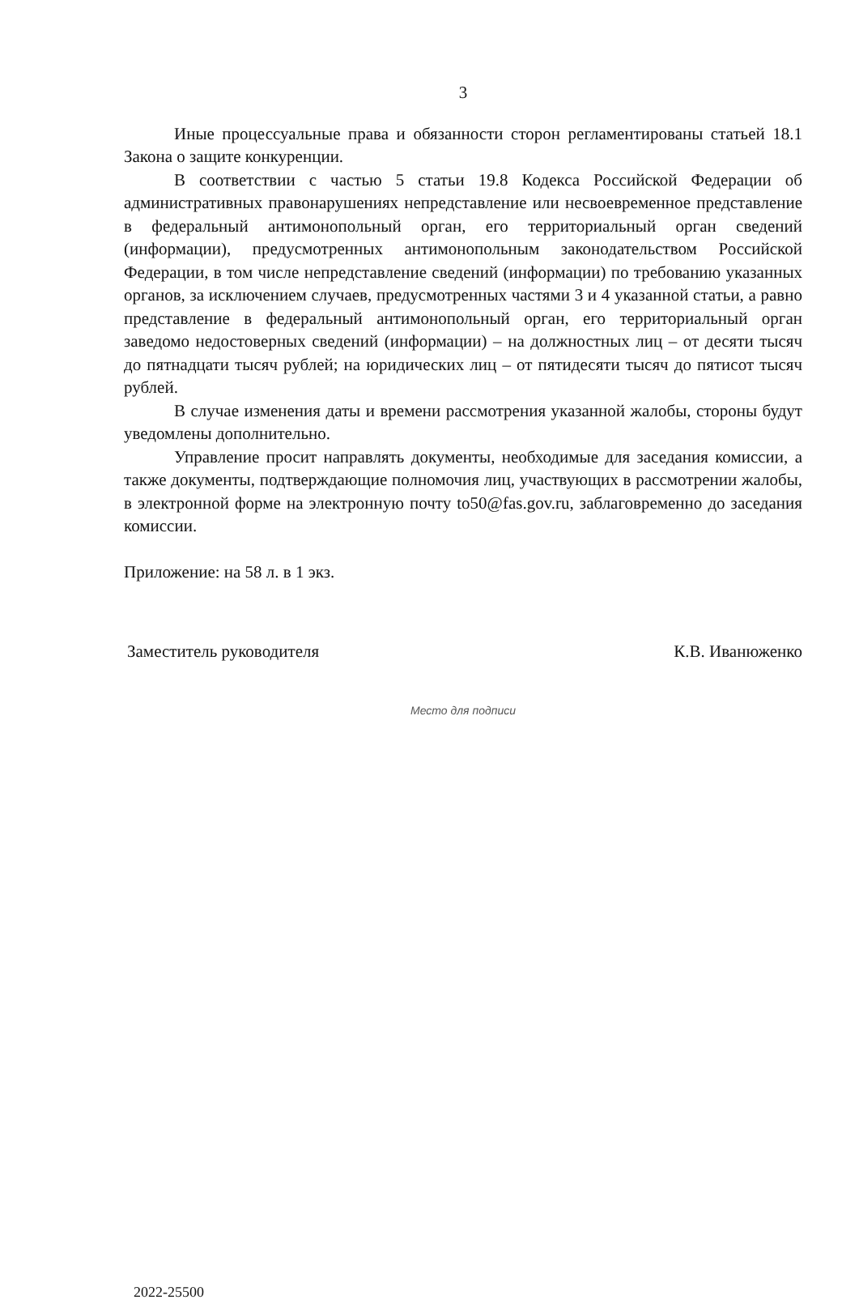3
Иные процессуальные права и обязанности сторон регламентированы статьей 18.1 Закона о защите конкуренции.
В соответствии с частью 5 статьи 19.8 Кодекса Российской Федерации об административных правонарушениях непредставление или несвоевременное представление в федеральный антимонопольный орган, его территориальный орган сведений (информации), предусмотренных антимонопольным законодательством Российской Федерации, в том числе непредставление сведений (информации) по требованию указанных органов, за исключением случаев, предусмотренных частями 3 и 4 указанной статьи, а равно представление в федеральный антимонопольный орган, его территориальный орган заведомо недостоверных сведений (информации) – на должностных лиц – от десяти тысяч до пятнадцати тысяч рублей; на юридических лиц – от пятидесяти тысяч до пятисот тысяч рублей.
В случае изменения даты и времени рассмотрения указанной жалобы, стороны будут уведомлены дополнительно.
Управление просит направлять документы, необходимые для заседания комиссии, а также документы, подтверждающие полномочия лиц, участвующих в рассмотрении жалобы, в электронной форме на электронную почту to50@fas.gov.ru, заблаговременно до заседания комиссии.
Приложение: на 58 л. в 1 экз.
Заместитель руководителя К.В. Иванюженко
Место для подписи
2022-25500